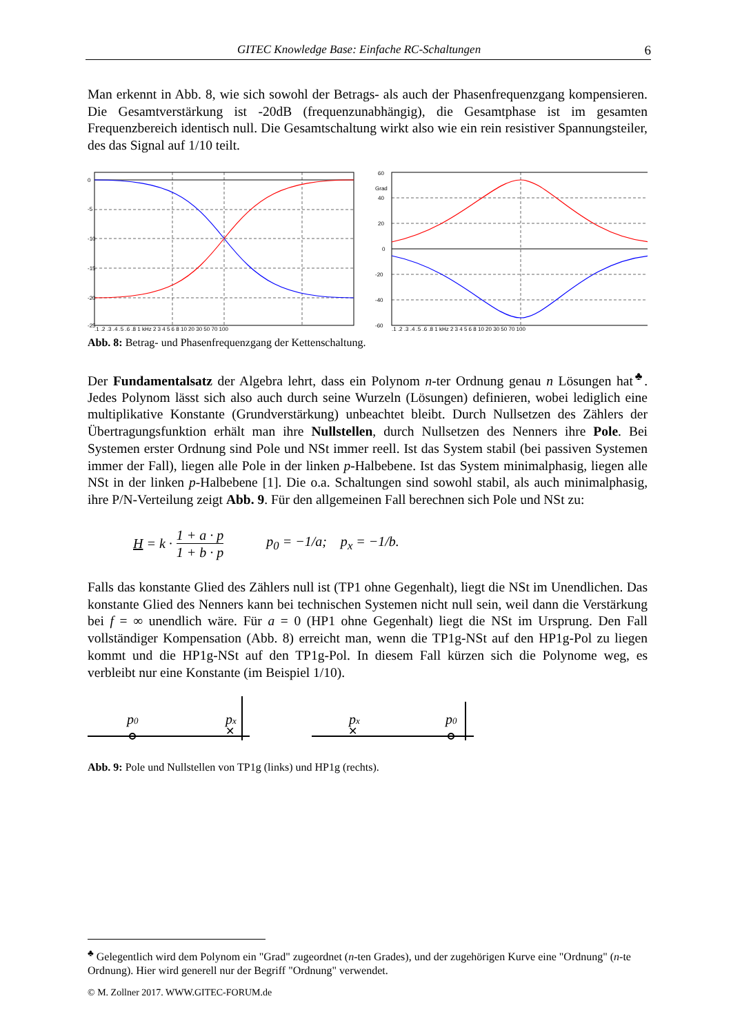GITEC Knowledge Base: Einfache RC-Schaltungen 6
Man erkennt in Abb. 8, wie sich sowohl der Betrags- als auch der Phasenfrequenzgang kompensieren. Die Gesamtverstärkung ist -20dB (frequenzunabhängig), die Gesamtphase ist im gesamten Frequenzbereich identisch null. Die Gesamtschaltung wirkt also wie ein rein resistiver Spannungsteiler, des das Signal auf 1/10 teilt.
0
-5
-10
-15
-20
-25
.1 .2 .3 .4 .5 .6 .8 1 kHz 2 3 4 5 6 8 10 20 30 50 70 100
60
Grad
40
20
0
-20
-40
-60
.1 .2 .3 .4 .5 .6 .8 1 kHz 2 3 4 5 6 8 10 20 30 50 70 100
Abb. 8: Betrag- und Phasenfrequenzgang der Kettenschaltung.
Der Fundamentalsatz der Algebra lehrt, dass ein Polynom n-ter Ordnung genau n Lösungen hat<sup>♣</sup>. Jedes Polynom lässt sich also auch durch seine Wurzeln (Lösungen) definieren, wobei lediglich eine multiplikative Konstante (Grundverstärkung) unbeachtet bleibt. Durch Nullsetzen des Zählers der Übertragungsfunktion erhält man ihre Nullstellen, durch Nullsetzen des Nenners ihre Pole. Bei Systemen erster Ordnung sind Pole und NSt immer reell. Ist das System stabil (bei passiven Systemen immer der Fall), liegen alle Pole in der linken p-Halbebene. Ist das System minimalphasig, liegen alle NSt in der linken p-Halbebene [1]. Die o.a. Schaltungen sind sowohl stabil, als auch minimalphasig, ihre P/N-Verteilung zeigt Abb. 9. Für den allgemeinen Fall berechnen sich Pole und NSt zu:
H = k · 1 + a · p 1 + b · p p<sub>0</sub> = −1/a; p<sub>x</sub> = −1/b.
Falls das konstante Glied des Zählers null ist (TP1 ohne Gegenhalt), liegt die NSt im Unendlichen. Das konstante Glied des Nenners kann bei technischen Systemen nicht null sein, weil dann die Verstärkung bei f = ∞ unendlich wäre. Für a = 0 (HP1 ohne Gegenhalt) liegt die NSt im Ursprung. Den Fall vollständiger Kompensation (Abb. 8) erreicht man, wenn die TP1g-NSt auf den HP1g-Pol zu liegen kommt und die HP1g-NSt auf den TP1g-Pol. In diesem Fall kürzen sich die Polynome weg, es verbleibt nur eine Konstante (im Beispiel 1/10).
p0
✕
px
✕
px
p0
Abb. 9: Pole und Nullstellen von TP1g (links) und HP1g (rechts).
<sup>♣</sup> Gelegentlich wird dem Polynom ein "Grad" zugeordnet (n-ten Grades), und der zugehörigen Kurve eine "Ordnung" (n-te Ordnung). Hier wird generell nur der Begriff "Ordnung" verwendet.
© M. Zollner 2017. WWW.GITEC-FORUM.de